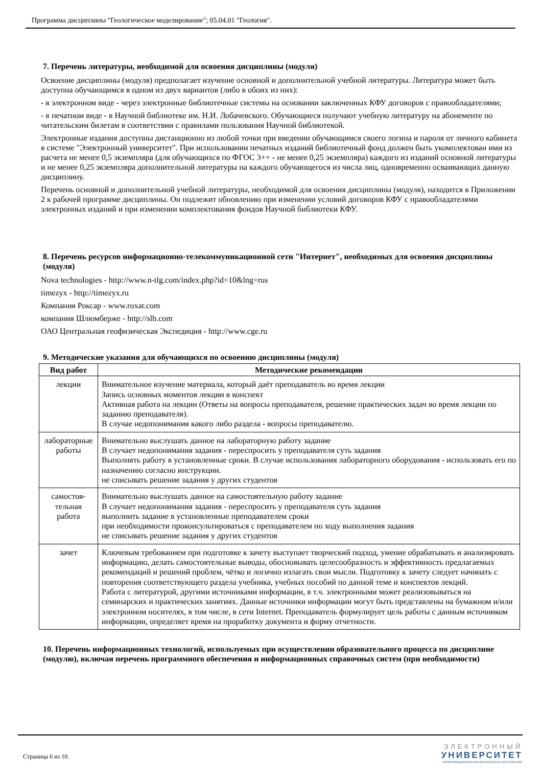Программа дисциплины "Геологическое моделирование"; 05.04.01 "Геология".
7. Перечень литературы, необходимой для освоения дисциплины (модуля)
Освоение дисциплины (модуля) предполагает изучение основной и дополнительной учебной литературы. Литература может быть доступна обучающимся в одном из двух вариантов (либо в обоих из них):
- в электронном виде - через электронные библиотечные системы на основании заключенных КФУ договоров с правообладателями;
- в печатном виде - в Научной библиотеке им. Н.И. Лобачевского. Обучающиеся получают учебную литературу на абонементе по читательским билетам в соответствии с правилами пользования Научной библиотекой.
Электронные издания доступны дистанционно из любой точки при введении обучающимся своего логина и пароля от личного кабинета в системе "Электронный университет". При использовании печатных изданий библиотечный фонд должен быть укомплектован ими из расчета не менее 0,5 экземпляра (для обучающихся по ФГОС 3++ - не менее 0,25 экземпляра) каждого из изданий основной литературы и не менее 0,25 экземпляра дополнительной литературы на каждого обучающегося из числа лиц, одновременно осваивающих данную дисциплину.
Перечень основной и дополнительной учебной литературы, необходимой для освоения дисциплины (модуля), находится в Приложении 2 к рабочей программе дисциплины. Он подлежит обновлению при изменении условий договоров КФУ с правообладателями электронных изданий и при изменении комплектования фондов Научной библиотеки КФУ.
8. Перечень ресурсов информационно-телекоммуникационной сети "Интернет", необходимых для освоения дисциплины (модуля)
Nova technologies - http://www.n-tlg.com/index.php?id=10&lng=rus
timezyx - http://timezyx.ru
Компания Роксар - www.roxar.com
компания Шлюмберже - http://slb.com
ОАО Центральная геофизическая Экспедиция - http://www.cge.ru
9. Методические указания для обучающихся по освоению дисциплины (модуля)
| Вид работ | Методические рекомендации |
| --- | --- |
| лекции | Внимательное изучение материала, который даёт преподаватель во время лекции Запись основных моментов лекции в конспект Активная работа на лекции (Ответы на вопросы преподавателя, решение практических задач во время лекции по заданию преподавателя). В случае недопонимания какого либо раздела - вопросы преподавателю. |
| лабораторные работы | Внимательно выслушать данное на лабораторную работу задание В случает недопонимания задания - переспросить у преподавателя суть задания Выполнять работу в установленные сроки. В случае использования лабораторного оборудования - использовать его по назначению согласно инструкции. не списывать решение задания у других студентов |
| самостоя-тельная работа | Внимательно выслушать данное на самостоятельную работу задание В случает недопонимания задания - переспросить у преподавателя суть задания выполнить задание в установленные преподавателем сроки при необходимости проконсультироваться с преподавателем по ходу выполнения задания не списывать решение задания у других студентов |
| зачет | Ключевым требованием при подготовке к зачету выступает творческий подход, умение обрабатывать и анализировать информацию, делать самостоятельные выводы, обосновывать целесообразность и эффективность предлагаемых рекомендаций и решений проблем, чётко и логично излагать свои мысли. Подготовку к зачету следует начинать с повторения соответствующего раздела учебника, учебных пособий по данной теме и конспектов лекций. Работа с литературой, другими источниками информации, в т.ч. электронными может реализовываться на семинарских и практических занятиях. Данные источники информации могут быть представлены на бумажном и/или электронном носителях, в том числе, в сети Internet. Преподаватель формулирует цель работы с данным источником информации, определяет время на проработку документа и форму отчетности. |
10. Перечень информационных технологий, используемых при осуществлении образовательного процесса по дисциплине (модулю), включая перечень программного обеспечения и информационных справочных систем (при необходимости)
Страница 6 из 10.
ЭЛЕКТРОННЫЙ
УНИВЕРСИТЕТ
ИНФОРМАЦИОННО-АНАЛИТИЧЕСКАЯ СИСТЕМА КФУ